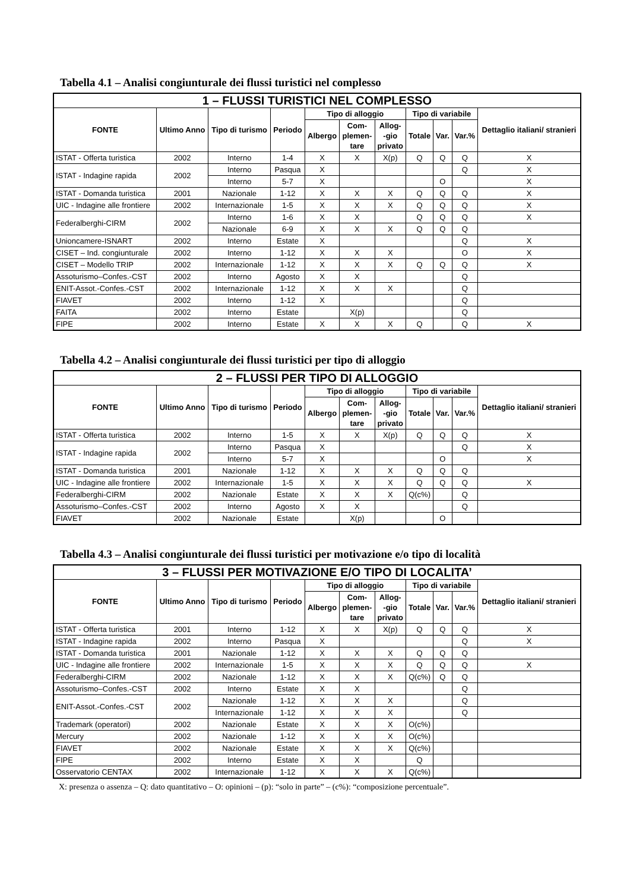Tabella 4.1 – Analisi congiunturale dei flussi turistici nel complesso
| 1 – FLUSSI TURISTICI NEL COMPLESSO | | | | | | | | | | |
| --- | --- | --- | --- | --- | --- | --- | --- | --- | --- | --- |
| FONTE | Ultimo Anno | Tipo di turismo | Periodo | Tipo di alloggio | | | Tipo di variabile | | | Dettaglio italiani/ stranieri |
| | | | | Albergo | Com- plemen- tare | Allog- -gio privato | Totale | Var. | Var.% | |
| ISTAT - Offerta turistica | 2002 | Interno | 1-4 | X | X | X(p) | Q | Q | Q | X |
| ISTAT - Indagine rapida | 2002 | Interno | Pasqua | X | | | | | Q | X |
| | | Interno | 5-7 | X | | | | O | | X |
| ISTAT - Domanda turistica | 2001 | Nazionale | 1-12 | X | X | X | Q | Q | Q | X |
| UIC - Indagine alle frontiere | 2002 | Internazionale | 1-5 | X | X | X | Q | Q | Q | X |
| Federalberghi-CIRM | 2002 | Interno | 1-6 | X | X | | Q | Q | Q | X |
| | | Nazionale | 6-9 | X | X | X | Q | Q | Q | |
| Unioncamere-ISNART | 2002 | Interno | Estate | X | | | | | Q | X |
| CISET – Ind. congiunturale | 2002 | Interno | 1-12 | X | X | X | | | O | X |
| CISET – Modello TRIP | 2002 | Internazionale | 1-12 | X | X | X | Q | Q | Q | X |
| Assoturismo–Confes.-CST | 2002 | Interno | Agosto | X | X | | | | Q | |
| ENIT-Assot.-Confes.-CST | 2002 | Internazionale | 1-12 | X | X | X | | | Q | |
| FIAVET | 2002 | Interno | 1-12 | X | | | | | Q | |
| FAITA | 2002 | Interno | Estate | | X(p) | | | | Q | |
| FIPE | 2002 | Interno | Estate | X | X | X | Q | | Q | X |
Tabella 4.2 – Analisi congiunturale dei flussi turistici per tipo di alloggio
| 2 – FLUSSI PER TIPO DI ALLOGGIO | | | | | | | | | | |
| --- | --- | --- | --- | --- | --- | --- | --- | --- | --- | --- |
| FONTE | Ultimo Anno | Tipo di turismo | Periodo | Tipo di alloggio | | | Tipo di variabile | | | Dettaglio italiani/ stranieri |
| | | | | Albergo | Com- plemen- tare | Allog- -gio privato | Totale | Var. | Var.% | |
| ISTAT - Offerta turistica | 2002 | Interno | 1-5 | X | X | X(p) | Q | Q | Q | X |
| ISTAT - Indagine rapida | 2002 | Interno | Pasqua | X | | | | | Q | X |
| | | Interno | 5-7 | X | | | | O | | X |
| ISTAT - Domanda turistica | 2001 | Nazionale | 1-12 | X | X | X | Q | Q | Q | |
| UIC - Indagine alle frontiere | 2002 | Internazionale | 1-5 | X | X | X | Q | Q | Q | X |
| Federalberghi-CIRM | 2002 | Nazionale | Estate | X | X | X | Q(c%) | | Q | |
| Assoturismo–Confes.-CST | 2002 | Interno | Agosto | X | X | | | | Q | |
| FIAVET | 2002 | Nazionale | Estate | | X(p) | | | O | | |
Tabella 4.3 – Analisi congiunturale dei flussi turistici per motivazione e/o tipo di località
| 3 – FLUSSI PER MOTIVAZIONE E/O TIPO DI LOCALITA’ | | | | | | | | | | |
| --- | --- | --- | --- | --- | --- | --- | --- | --- | --- | --- |
| FONTE | Ultimo Anno | Tipo di turismo | Periodo | Tipo di alloggio | | | Tipo di variabile | | | Dettaglio italiani/ stranieri |
| | | | | Albergo | Com- plemen- tare | Allog- -gio privato | Totale | Var. | Var.% | |
| ISTAT - Offerta turistica | 2001 | Interno | 1-12 | X | X | X(p) | Q | Q | Q | X |
| ISTAT - Indagine rapida | 2002 | Interno | Pasqua | X | | | | | Q | X |
| ISTAT - Domanda turistica | 2001 | Nazionale | 1-12 | X | X | X | Q | Q | Q | |
| UIC - Indagine alle frontiere | 2002 | Internazionale | 1-5 | X | X | X | Q | Q | Q | X |
| Federalberghi-CIRM | 2002 | Nazionale | 1-12 | X | X | X | Q(c%) | Q | Q | |
| Assoturismo–Confes.-CST | 2002 | Interno | Estate | X | X | | | | Q | |
| ENIT-Assot.-Confes.-CST | 2002 | Nazionale | 1-12 | X | X | X | | | Q | |
| | | Internazionale | 1-12 | X | X | X | | | Q | |
| Trademark (operatori) | 2002 | Nazionale | Estate | X | X | X | O(c%) | | | |
| Mercury | 2002 | Nazionale | 1-12 | X | X | X | O(c%) | | | |
| FIAVET | 2002 | Nazionale | Estate | X | X | X | Q(c%) | | | |
| FIPE | 2002 | Interno | Estate | X | X | | Q | | | |
| Osservatorio CENTAX | 2002 | Internazionale | 1-12 | X | X | X | Q(c%) | | | |
X: presenza o assenza – Q: dato quantitativo – O: opinioni – (p): “solo in parte” – (c%): “composizione percentuale”.